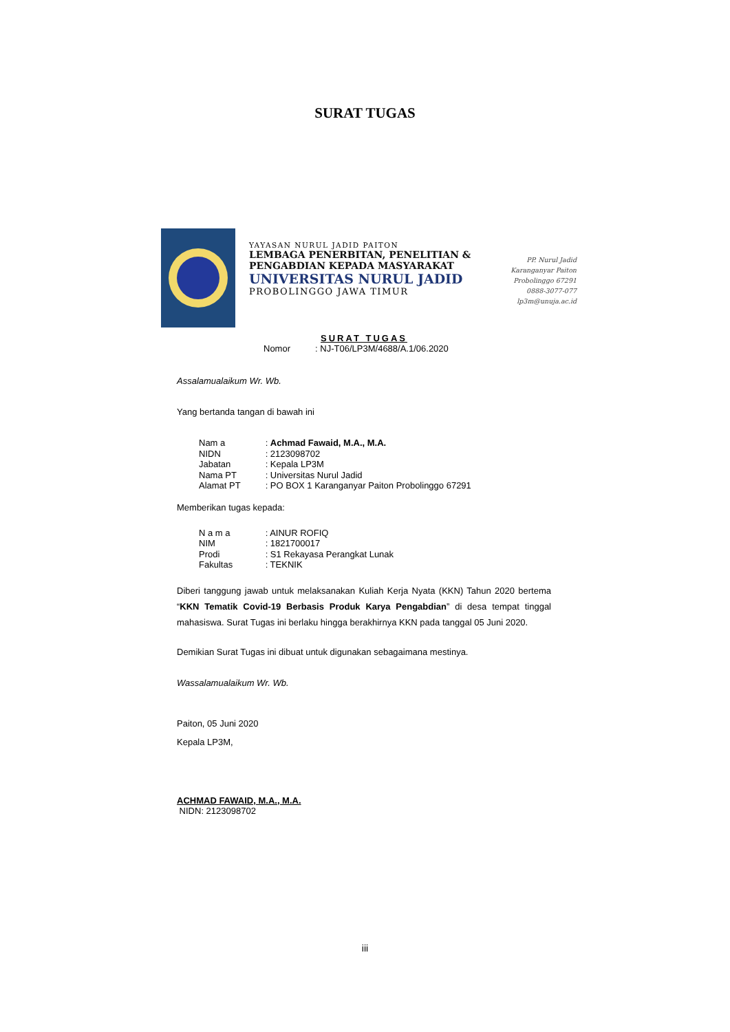SURAT TUGAS
YAYASAN NURUL JADID PAITON
LEMBAGA PENERBITAN, PENELITIAN &
PENGABDIAN KEPADA MASYARAKAT
UNIVERSITAS NURUL JADID
PROBOLINGGO JAWA TIMUR
PP. Nurul Jadid
Karanganyar Paiton
Probolinggo 67291
0888-3077-077
lp3m@unuja.ac.id
SURAT TUGAS
Nomor : NJ-T06/LP3M/4688/A.1/06.2020
Assalamualaikum Wr. Wb.
Yang bertanda tangan di bawah ini
Nam a : Achmad Fawaid, M.A., M.A.
NIDN : 2123098702
Jabatan : Kepala LP3M
Nama PT : Universitas Nurul Jadid
Alamat PT : PO BOX 1 Karanganyar Paiton Probolinggo 67291
Memberikan tugas kepada:
N a m a : AINUR ROFIQ
NIM : 1821700017
Prodi : S1 Rekayasa Perangkat Lunak
Fakultas : TEKNIK
Diberi tanggung jawab untuk melaksanakan Kuliah Kerja Nyata (KKN) Tahun 2020 bertema “KKN Tematik Covid-19 Berbasis Produk Karya Pengabdian” di desa tempat tinggal mahasiswa. Surat Tugas ini berlaku hingga berakhirnya KKN pada tanggal 05 Juni 2020.
Demikian Surat Tugas ini dibuat untuk digunakan sebagaimana mestinya.
Wassalamualaikum Wr. Wb.
Paiton, 05 Juni 2020
Kepala LP3M,
ACHMAD FAWAID, M.A., M.A.
NIDN: 2123098702
iii